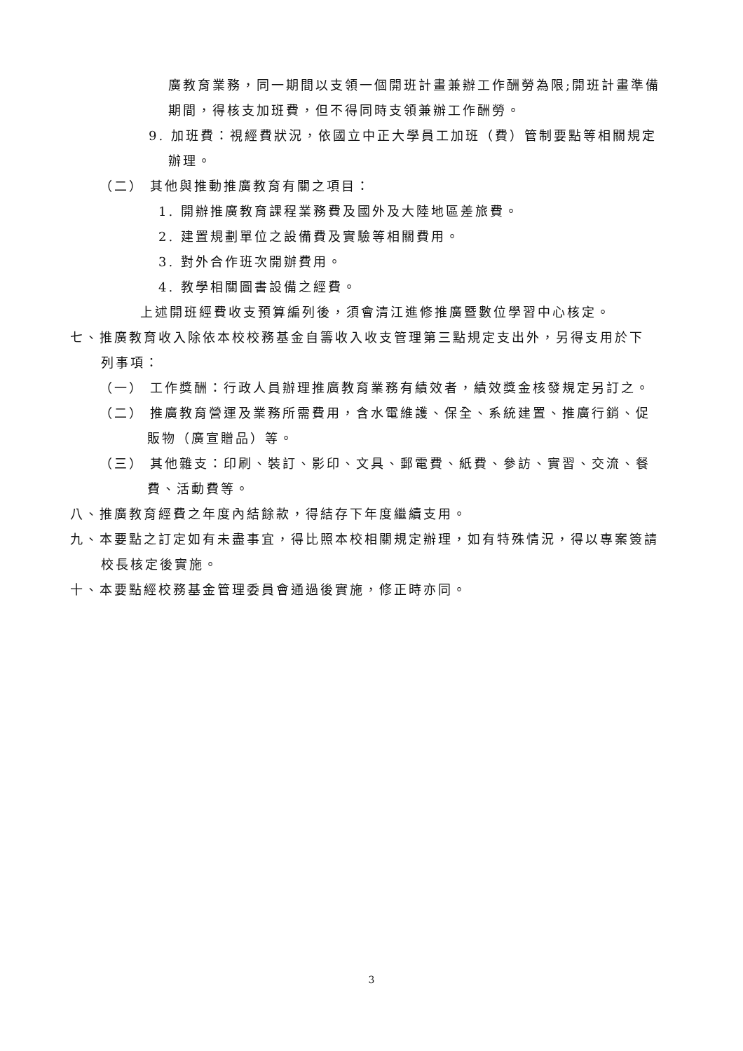廣教育業務，同一期間以支領一個開班計畫兼辦工作酬勞為限;開班計畫準備
期間，得核支加班費，但不得同時支領兼辦工作酬勞。
9. 加班費：視經費狀況，依國立中正大學員工加班（費）管制要點等相關規定
辦理。
（二） 其他與推動推廣教育有關之項目：
1. 開辦推廣教育課程業務費及國外及大陸地區差旅費。
2. 建置規劃單位之設備費及實驗等相關費用。
3. 對外合作班次開辦費用。
4. 教學相關圖書設備之經費。
上述開班經費收支預算編列後，須會清江進修推廣暨數位學習中心核定。
七、推廣教育收入除依本校校務基金自籌收入收支管理第三點規定支出外，另得支用於下
列事項：
（一） 工作獎酬：行政人員辦理推廣教育業務有績效者，績效獎金核發規定另訂之。
（二） 推廣教育營運及業務所需費用，含水電維護、保全、系統建置、推廣行銷、促
販物（廣宣贈品）等。
（三） 其他雜支：印刷、裝訂、影印、文具、郵電費、紙費、參訪、實習、交流、餐
費、活動費等。
八、推廣教育經費之年度內結餘款，得結存下年度繼續支用。
九、本要點之訂定如有未盡事宜，得比照本校相關規定辦理，如有特殊情況，得以專案簽請
校長核定後實施。
十、本要點經校務基金管理委員會通過後實施，修正時亦同。
3